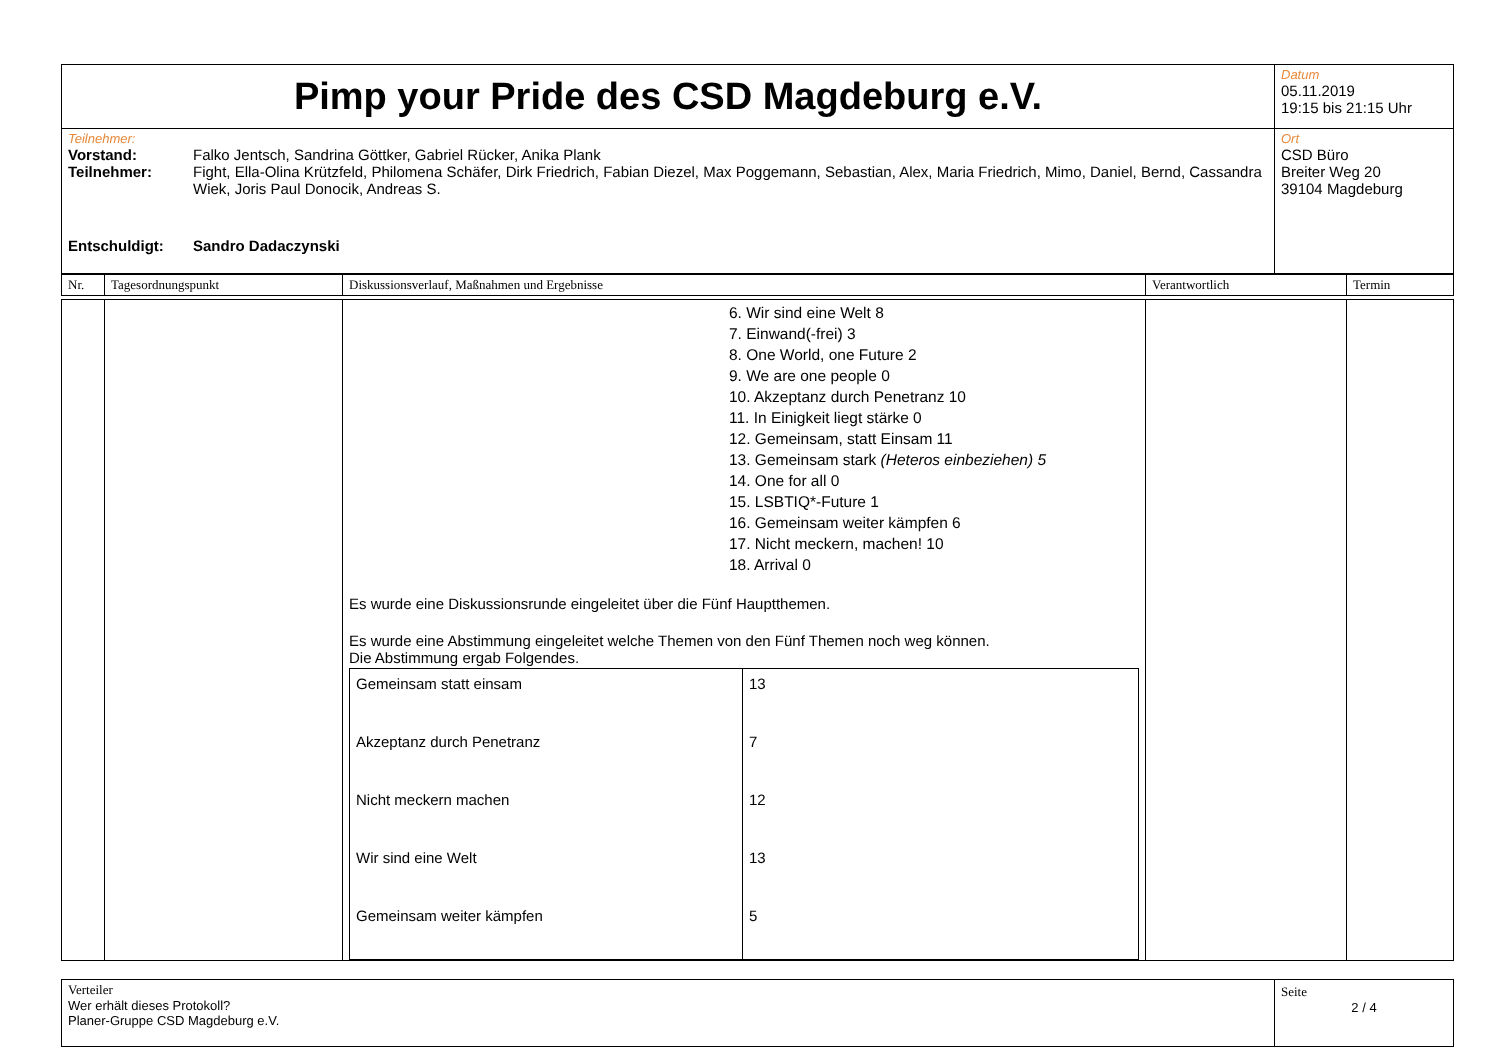| Pimp your Pride des CSD Magdeburg e.V. | Datum 05.11.2019 19:15 bis 21:15 Uhr |
| Teilnehmer: Vorstand: Falko Jentsch, Sandrina Göttker, Gabriel Rücker, Anika Plank Teilnehmer: Fight, Ella-Olina Krützfeld, Philomena Schäfer, Dirk Friedrich, Fabian Diezel, Max Poggemann, Sebastian, Alex, Maria Friedrich, Mimo, Daniel, Bernd, Cassandra Wiek, Joris Paul Donocik, Andreas S. Entschuldigt: Sandro Dadaczynski | Ort CSD Büro Breiter Weg 20 39104 Magdeburg |
| Nr. | Tagesordnungspunkt | Diskussionsverlauf, Maßnahmen und Ergebnisse | Verantwortlich | Termin |
| --- | --- | --- | --- | --- |
| | | 6. Wir sind eine Welt 8 7. Einwand(-frei) 3 8. One World, one Future 2 9. We are one people 0 10. Akzeptanz durch Penetranz 10 11. In Einigkeit liegt stärke 0 12. Gemeinsam, statt Einsam 11 13. Gemeinsam stark (Heteros einbeziehen) 5 14. One for all 0 15. LSBTIQ*-Future 1 16. Gemeinsam weiter kämpfen 6 17. Nicht meckern, machen! 10 18. Arrival 0 Es wurde eine Diskussionsrunde eingeleitet über die Fünf Hauptthemen. Es wurde eine Abstimmung eingeleitet welche Themen von den Fünf Themen noch weg können. Die Abstimmung ergab Folgendes. / Gemeinsam statt einsam / 13 / / Akzeptanz durch Penetranz / 7 / / Nicht meckern machen / 12 / / Wir sind eine Welt / 13 / / Gemeinsam weiter kämpfen / 5 / | | |
| Verteiler Wer erhält dieses Protokoll? Planer-Gruppe CSD Magdeburg e.V. | Seite 2 / 4 |